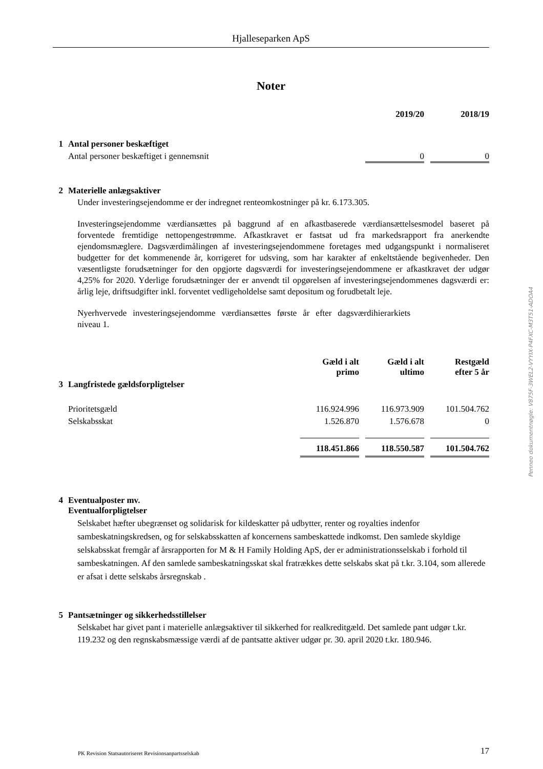Hjalleseparken ApS
Noter
| | | 2019/20 | 2018/19 |
| 1 | Antal personer beskæftiget | | |
| | Antal personer beskæftiget i gennemsnit | 0 | 0 |
| 2 | Materielle anlægsaktiver |
Under investeringsejendomme er der indregnet renteomkostninger på kr. 6.173.305.
Investeringsejendomme værdiansættes på baggrund af en afkastbaserede værdiansættelsesmodel baseret på forventede fremtidige nettopengestrømme. Afkastkravet er fastsat ud fra markedsrapport fra anerkendte ejendomsmæglere. Dagsværdimålingen af investeringsejendommene foretages med udgangspunkt i normaliseret budgetter for det kommenende år, korrigeret for udsving, som har karakter af enkeltstående begivenheder. Den væsentligste forudsætninger for den opgjorte dagsværdi for investeringsejendommene er afkastkravet der udgør 4,25% for 2020. Yderlige forudsætninger der er anvendt til opgørelsen af investeringsejendommenes dagsværdi er: årlig leje, driftsudgifter inkl. forventet vedligeholdelse samt depositum og forudbetalt leje.
Nyerhvervede investeringsejendomme værdiansættes første år efter dagsværdihierarkiets niveau 1.
| | | Gæld i alt primo | Gæld i alt ultimo | Restgæld efter 5 år |
| 3 | Langfristede gældsforpligtelser | | | |
| | Prioritetsgæld | 116.924.996 | 116.973.909 | 101.504.762 |
| | Selskabsskat | 1.526.870 | 1.576.678 | 0 |
| | | 118.451.866 | 118.550.587 | 101.504.762 |
| 4 | Eventualposter mv. Eventualforpligtelser |
Selskabet hæfter ubegrænset og solidarisk for kildeskatter på udbytter, renter og royalties indenfor sambeskatningskredsen, og for selskabsskatten af koncernens sambeskattede indkomst. Den samlede skyldige selskabsskat fremgår af årsrapporten for M & H Family Holding ApS, der er administrationsselskab i forhold til sambeskatningen. Af den samlede sambeskatningsskat skal fratrækkes dette selskabs skat på t.kr. 3.104, som allerede er afsat i dette selskabs årsregnskab .
| 5 | Pantsætninger og sikkerhedsstillelser |
Selskabet har givet pant i materielle anlægsaktiver til sikkerhed for realkreditgæld. Det samlede pant udgør t.kr. 119.232 og den regnskabsmæssige værdi af de pantsatte aktiver udgør pr. 30. april 2020 t.kr. 180.946.
Penneo dokumentnøgle: V875F-3WEL2-VYYIX-P4FXC-M3T51-ADOA4
PK Revision Statsautoriseret Revisionsanpartsselskab 17